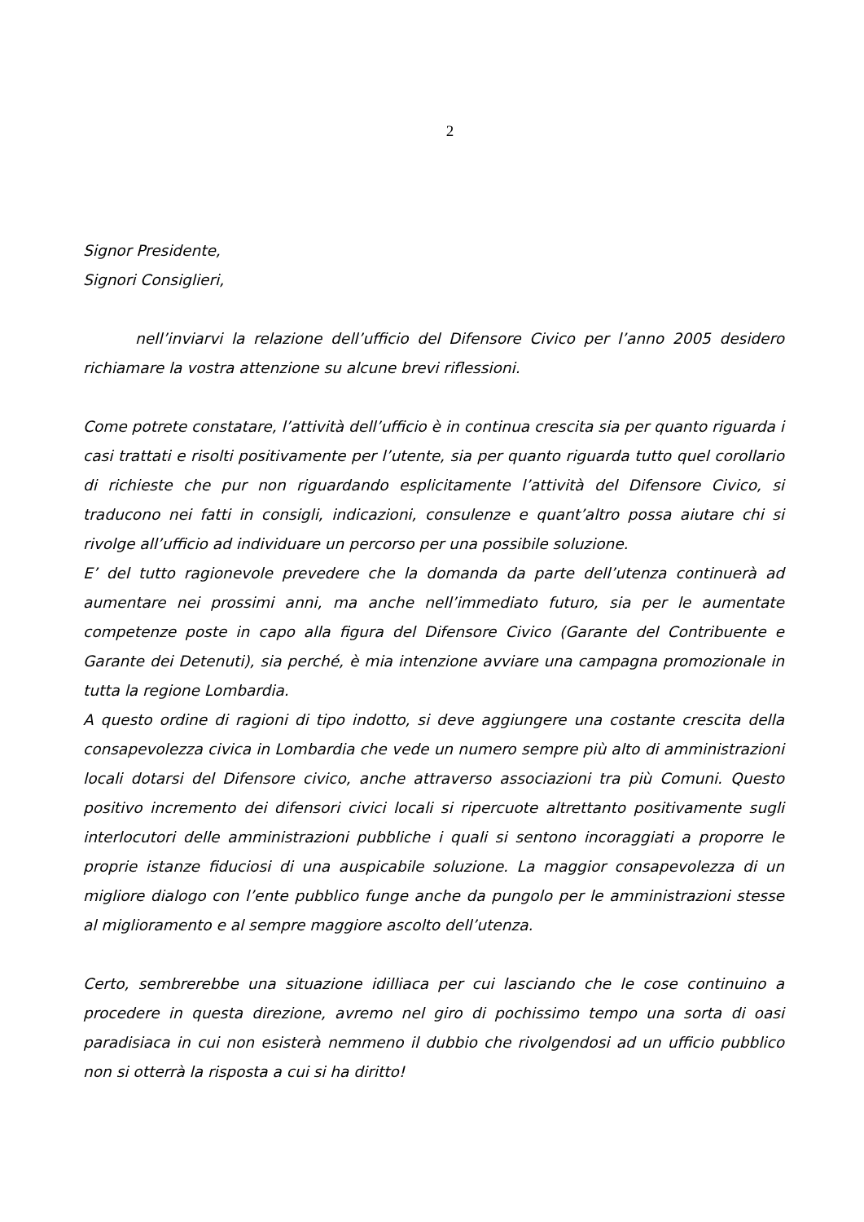2
Signor Presidente,
Signori Consiglieri,
nell’inviarvi la relazione dell’ufficio del Difensore Civico per l’anno 2005 desidero richiamare la vostra attenzione su alcune brevi riflessioni.
Come potrete constatare, l’attività dell’ufficio è in continua crescita sia per quanto riguarda i casi trattati e risolti positivamente per l’utente, sia per quanto riguarda tutto quel corollario di richieste che pur non riguardando esplicitamente l’attività del Difensore Civico, si traducono nei fatti in consigli, indicazioni, consulenze e quant’altro possa aiutare chi si rivolge all’ufficio ad individuare un percorso per una possibile soluzione.
E’ del tutto ragionevole prevedere che la domanda da parte dell’utenza continuerà ad aumentare nei prossimi anni, ma anche nell’immediato futuro, sia per le aumentate competenze poste in capo alla figura del Difensore Civico (Garante del Contribuente e Garante dei Detenuti), sia perché, è mia intenzione avviare una campagna promozionale in tutta la regione Lombardia.
A questo ordine di ragioni di tipo indotto, si deve aggiungere una costante crescita della consapevolezza civica in Lombardia che vede un numero sempre più alto di amministrazioni locali dotarsi del Difensore civico, anche attraverso associazioni tra più Comuni. Questo positivo incremento dei difensori civici locali si ripercuote altrettanto positivamente sugli interlocutori delle amministrazioni pubbliche i quali si sentono incoraggiati a proporre le proprie istanze fiduciosi di una auspicabile soluzione. La maggior consapevolezza di un migliore dialogo con l’ente pubblico funge anche da pungolo per le amministrazioni stesse al miglioramento e al sempre maggiore ascolto dell’utenza.
Certo, sembrerebbe una situazione idilliaca per cui lasciando che le cose continuino a procedere in questa direzione, avremo nel giro di pochissimo tempo una sorta di oasi paradisiaca in cui non esisterà nemmeno il dubbio che rivolgendosi ad un ufficio pubblico non si otterrà la risposta a cui si ha diritto!